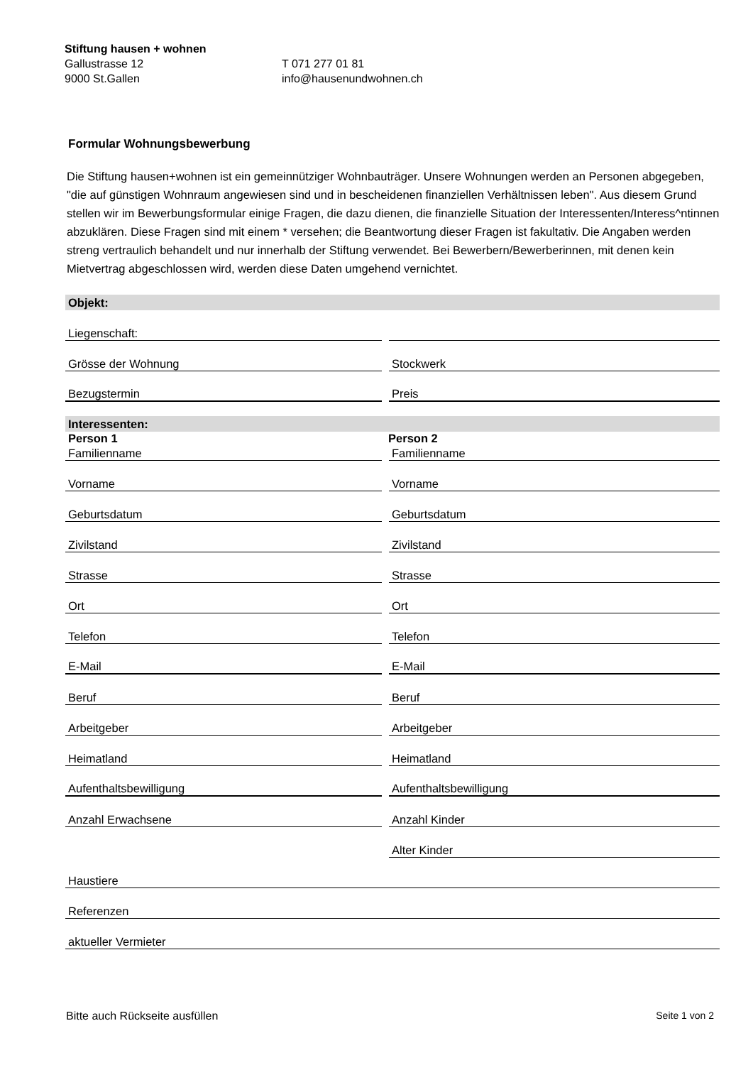Stiftung hausen + wohnen
Gallustrasse 12 T 071 277 01 81
9000 St.Gallen info@hausenundwohnen.ch
Formular Wohnungsbewerbung
Die Stiftung hausen+wohnen ist ein gemeinnütziger Wohnbauträger. Unsere Wohnungen werden an Personen abgegeben, "die auf günstigen Wohnraum angewiesen sind und in bescheidenen finanziellen Verhältnissen leben". Aus diesem Grund stellen wir im Bewerbungsformular einige Fragen, die dazu dienen, die finanzielle Situation der Interessenten/Interess^ntinnen abzuklären. Diese Fragen sind mit einem * versehen; die Beantwortung dieser Fragen ist fakultativ. Die Angaben werden streng vertraulich behandelt und nur innerhalb der Stiftung verwendet. Bei Bewerbern/Bewerberinnen, mit denen kein Mietvertrag abgeschlossen wird, werden diese Daten umgehend vernichtet.
Objekt:
Liegenschaft:
Grösse der Wohnung Stockwerk
Bezugstermin Preis
Interessenten:
Person 1 Person 2
Familienname Familienname
Vorname Vorname
Geburtsdatum Geburtsdatum
Zivilstand Zivilstand
Strasse Strasse
Ort Ort
Telefon Telefon
E-Mail E-Mail
Beruf Beruf
Arbeitgeber Arbeitgeber
Heimatland Heimatland
Aufenthaltsbewilligung Aufenthaltsbewilligung
Anzahl Erwachsene Anzahl Kinder
Alter Kinder
Haustiere
Referenzen
aktueller Vermieter
Bitte auch Rückseite ausfüllen Seite 1 von 2